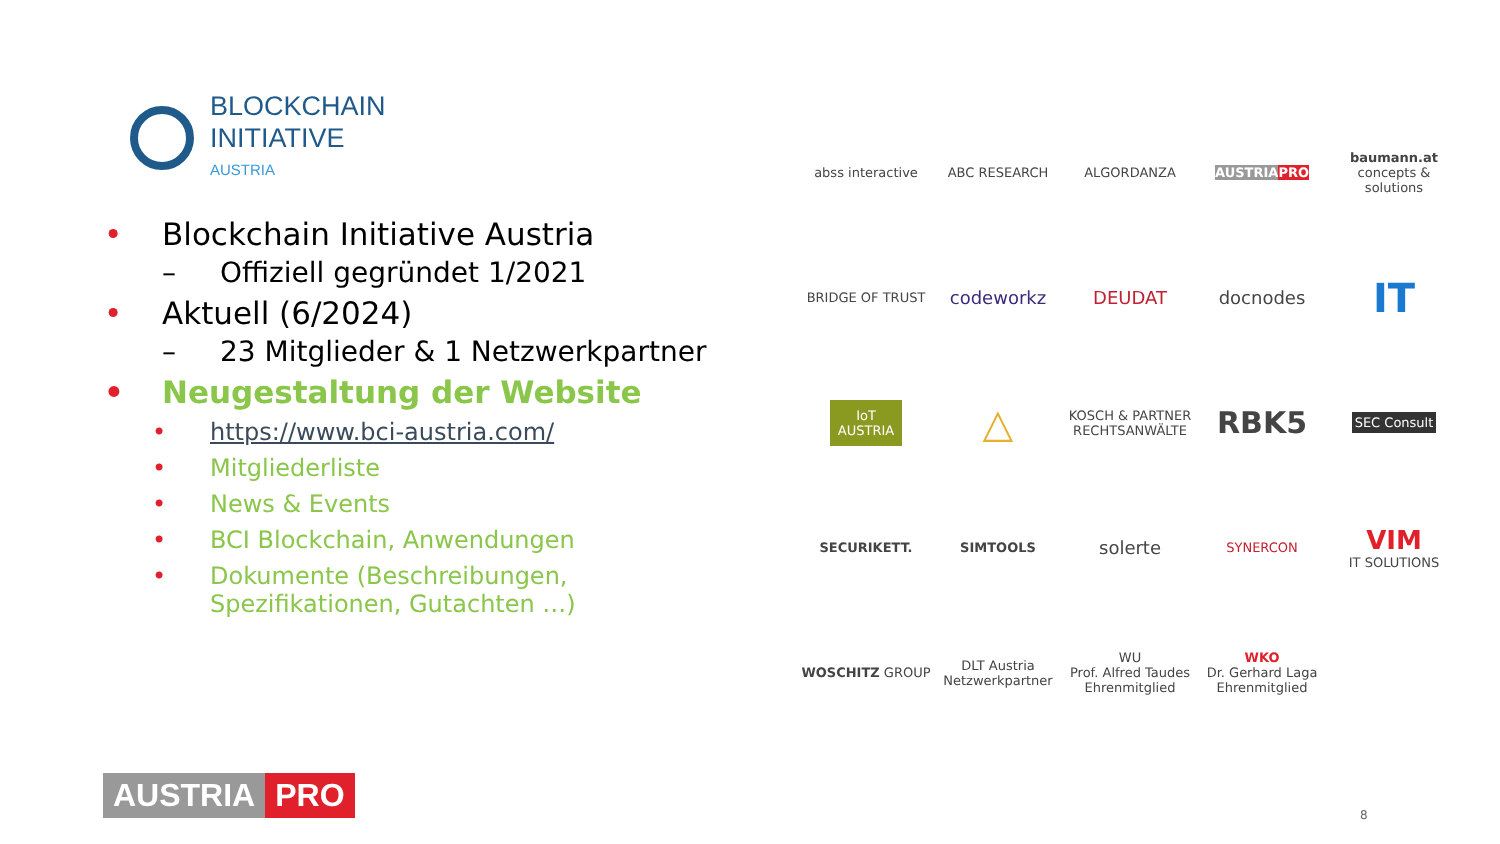BLOCKCHAIN
INITIATIVE
AUSTRIA
• Blockchain Initiative Austria
– Offiziell gegründet 1/2021
• Aktuell (6/2024)
– 23 Mitglieder & 1 Netzwerkpartner
• Neugestaltung der Website
• https://www.bci-austria.com/
• Mitgliederliste
• News & Events
• BCI Blockchain, Anwendungen
• Dokumente (Beschreibungen,
Spezifikationen, Gutachten …)
abss interactive
ABC RESEARCH
ALGORDANZA
AUSTRIA PRO
baumann.at
concepts & solutions
BRIDGE OF TRUST
codeworkz
DEUDAT
docnodes
IT
IoT
AUSTRIA
△
KOSCH & PARTNER
RECHTSANWÄLTE
RBK5
SEC Consult
SECURIKETT.
SIMTOOLS
solerte
SYNERCON
VIM
IT SOLUTIONS
WOSCHITZ GROUP
DLT Austria
Netzwerkpartner
WU
Prof. Alfred Taudes
Ehrenmitglied
WKO
Dr. Gerhard Laga
Ehrenmitglied
AUSTRIA PRO
8